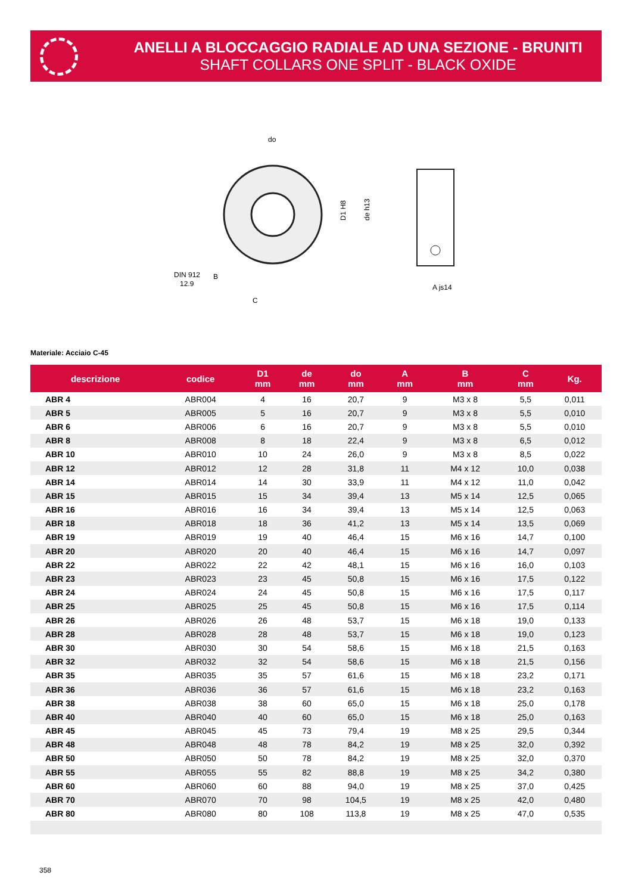ANELLI A BLOCCAGGIO RADIALE AD UNA SEZIONE - BRUNITI
SHAFT COLLARS ONE SPLIT - BLACK OXIDE
do
DIN 912
12.9
B
C
A js14
D1 H8
de h13
Materiale: Acciaio C-45
| descrizione | codice | D1 mm | de mm | do mm | A mm | B mm | C mm | Kg. |
| --- | --- | --- | --- | --- | --- | --- | --- | --- |
| ABR 4 | ABR004 | 4 | 16 | 20,7 | 9 | M3 x 8 | 5,5 | 0,011 |
| ABR 5 | ABR005 | 5 | 16 | 20,7 | 9 | M3 x 8 | 5,5 | 0,010 |
| ABR 6 | ABR006 | 6 | 16 | 20,7 | 9 | M3 x 8 | 5,5 | 0,010 |
| ABR 8 | ABR008 | 8 | 18 | 22,4 | 9 | M3 x 8 | 6,5 | 0,012 |
| ABR 10 | ABR010 | 10 | 24 | 26,0 | 9 | M3 x 8 | 8,5 | 0,022 |
| ABR 12 | ABR012 | 12 | 28 | 31,8 | 11 | M4 x 12 | 10,0 | 0,038 |
| ABR 14 | ABR014 | 14 | 30 | 33,9 | 11 | M4 x 12 | 11,0 | 0,042 |
| ABR 15 | ABR015 | 15 | 34 | 39,4 | 13 | M5 x 14 | 12,5 | 0,065 |
| ABR 16 | ABR016 | 16 | 34 | 39,4 | 13 | M5 x 14 | 12,5 | 0,063 |
| ABR 18 | ABR018 | 18 | 36 | 41,2 | 13 | M5 x 14 | 13,5 | 0,069 |
| ABR 19 | ABR019 | 19 | 40 | 46,4 | 15 | M6 x 16 | 14,7 | 0,100 |
| ABR 20 | ABR020 | 20 | 40 | 46,4 | 15 | M6 x 16 | 14,7 | 0,097 |
| ABR 22 | ABR022 | 22 | 42 | 48,1 | 15 | M6 x 16 | 16,0 | 0,103 |
| ABR 23 | ABR023 | 23 | 45 | 50,8 | 15 | M6 x 16 | 17,5 | 0,122 |
| ABR 24 | ABR024 | 24 | 45 | 50,8 | 15 | M6 x 16 | 17,5 | 0,117 |
| ABR 25 | ABR025 | 25 | 45 | 50,8 | 15 | M6 x 16 | 17,5 | 0,114 |
| ABR 26 | ABR026 | 26 | 48 | 53,7 | 15 | M6 x 18 | 19,0 | 0,133 |
| ABR 28 | ABR028 | 28 | 48 | 53,7 | 15 | M6 x 18 | 19,0 | 0,123 |
| ABR 30 | ABR030 | 30 | 54 | 58,6 | 15 | M6 x 18 | 21,5 | 0,163 |
| ABR 32 | ABR032 | 32 | 54 | 58,6 | 15 | M6 x 18 | 21,5 | 0,156 |
| ABR 35 | ABR035 | 35 | 57 | 61,6 | 15 | M6 x 18 | 23,2 | 0,171 |
| ABR 36 | ABR036 | 36 | 57 | 61,6 | 15 | M6 x 18 | 23,2 | 0,163 |
| ABR 38 | ABR038 | 38 | 60 | 65,0 | 15 | M6 x 18 | 25,0 | 0,178 |
| ABR 40 | ABR040 | 40 | 60 | 65,0 | 15 | M6 x 18 | 25,0 | 0,163 |
| ABR 45 | ABR045 | 45 | 73 | 79,4 | 19 | M8 x 25 | 29,5 | 0,344 |
| ABR 48 | ABR048 | 48 | 78 | 84,2 | 19 | M8 x 25 | 32,0 | 0,392 |
| ABR 50 | ABR050 | 50 | 78 | 84,2 | 19 | M8 x 25 | 32,0 | 0,370 |
| ABR 55 | ABR055 | 55 | 82 | 88,8 | 19 | M8 x 25 | 34,2 | 0,380 |
| ABR 60 | ABR060 | 60 | 88 | 94,0 | 19 | M8 x 25 | 37,0 | 0,425 |
| ABR 70 | ABR070 | 70 | 98 | 104,5 | 19 | M8 x 25 | 42,0 | 0,480 |
| ABR 80 | ABR080 | 80 | 108 | 113,8 | 19 | M8 x 25 | 47,0 | 0,535 |
358